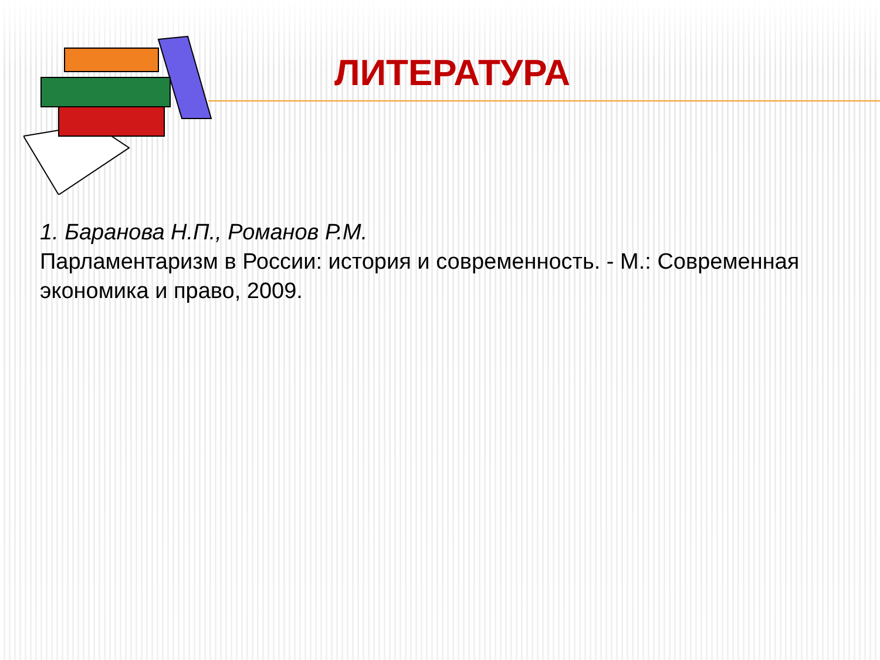ЛИТЕРАТУРА
1. Баранова Н.П., Романов Р.М.
Парламентаризм в России: история и современность. - М.: Современная экономика и право, 2009.